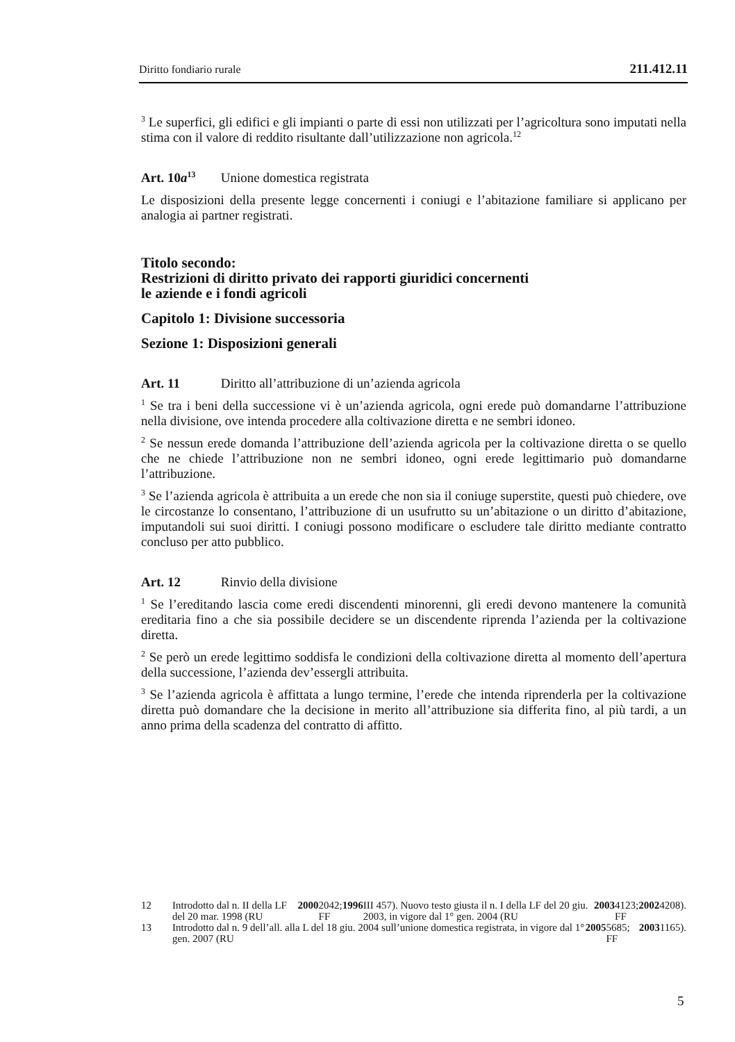Diritto fondiario rurale 211.412.11
<sup>3</sup> Le superfici, gli edifici e gli impianti o parte di essi non utilizzati per l’agricoltura sono imputati nella stima con il valore di reddito risultante dall’utilizzazione non agricola.<sup>12</sup>
Art. 10a<sup>13</sup> Unione domestica registrata
Le disposizioni della presente legge concernenti i coniugi e l’abitazione familiare si applicano per analogia ai partner registrati.
Titolo secondo:
Restrizioni di diritto privato dei rapporti giuridici concernenti
le aziende e i fondi agricoli
Capitolo 1: Divisione successoria
Sezione 1: Disposizioni generali
Art. 11 Diritto all’attribuzione di un’azienda agricola
<sup>1</sup> Se tra i beni della successione vi è un’azienda agricola, ogni erede può domandarne l’attribuzione nella divisione, ove intenda procedere alla coltivazione diretta e ne sembri idoneo.
<sup>2</sup> Se nessun erede domanda l’attribuzione dell’azienda agricola per la coltivazione diretta o se quello che ne chiede l’attribuzione non ne sembri idoneo, ogni erede legittimario può domandarne l’attribuzione.
<sup>3</sup> Se l’azienda agricola è attribuita a un erede che non sia il coniuge superstite, questi può chiedere, ove le circostanze lo consentano, l’attribuzione di un usufrutto su un’abitazione o un diritto d’abitazione, imputandoli sui suoi diritti. I coniugi possono modificare o escludere tale diritto mediante contratto concluso per atto pubblico.
Art. 12 Rinvio della divisione
<sup>1</sup> Se l’ereditando lascia come eredi discendenti minorenni, gli eredi devono mantenere la comunità ereditaria fino a che sia possibile decidere se un discendente riprenda l’azienda per la coltivazione diretta.
<sup>2</sup> Se però un erede legittimo soddisfa le condizioni della coltivazione diretta al momento dell’apertura della successione, l’azienda dev’essergli attribuita.
<sup>3</sup> Se l’azienda agricola è affittata a lungo termine, l’erede che intenda riprenderla per la coltivazione diretta può domandare che la decisione in merito all’attribuzione sia differita fino, al più tardi, a un anno prima della scadenza del contratto di affitto.
12 Introdotto dal n. II della LF del 20 mar. 1998 (RU 2000 2042; FF 1996 III 457). Nuovo testo giusta il n. I della LF del 20 giu. 2003, in vigore dal 1° gen. 2004 (RU 2003 4123; FF 2002 4208).
13 Introdotto dal n. 9 dell’all. alla L del 18 giu. 2004 sull’unione domestica registrata, in vigore dal 1° gen. 2007 (RU 2005 5685; FF 2003 1165).
5